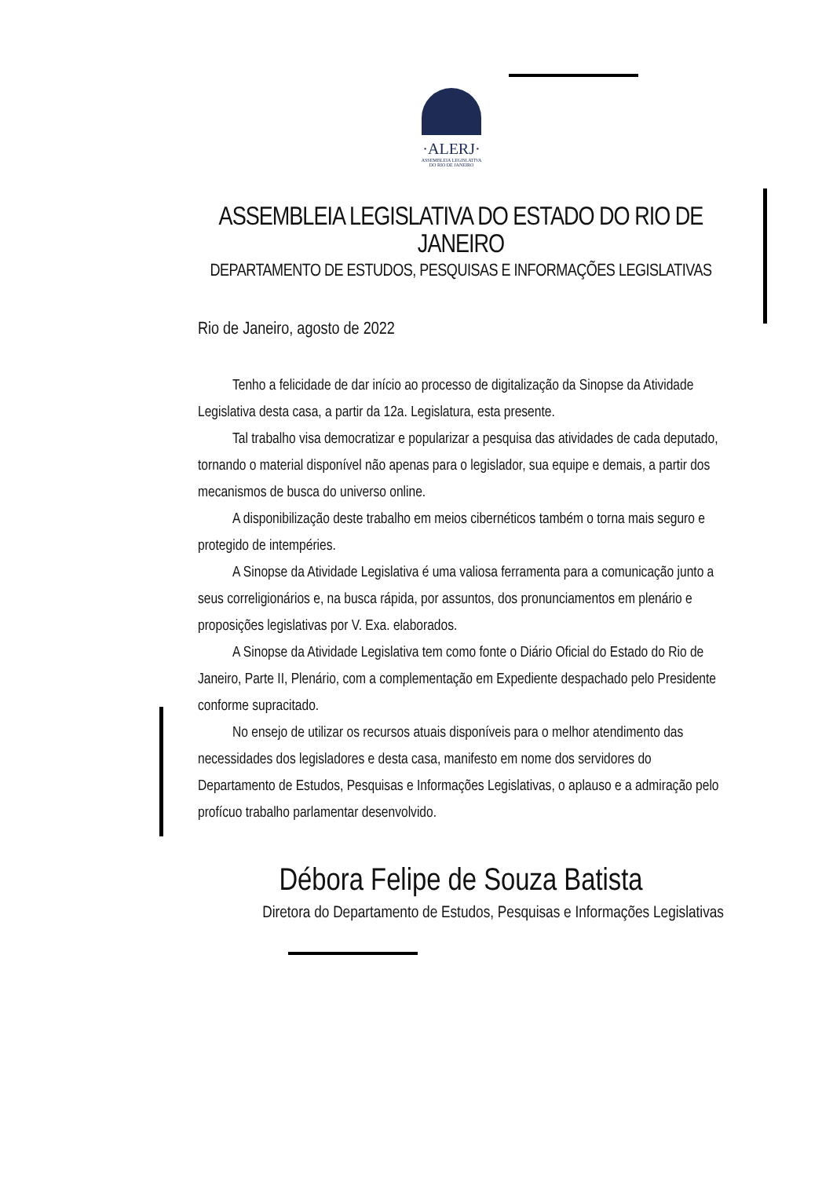·ALERJ·
ASSEMBLEIA LEGISLATIVA
DO RIO DE JANEIRO
ASSEMBLEIA LEGISLATIVA DO ESTADO DO RIO DE JANEIRO
DEPARTAMENTO DE ESTUDOS, PESQUISAS E INFORMAÇÕES LEGISLATIVAS
Rio de Janeiro, agosto de 2022
Tenho a felicidade de dar início ao processo de digitalização da Sinopse da Atividade Legislativa desta casa, a partir da 12a. Legislatura, esta presente.
Tal trabalho visa democratizar e popularizar a pesquisa das atividades de cada deputado, tornando o material disponível não apenas para o legislador, sua equipe e demais, a partir dos mecanismos de busca do universo online.
A disponibilização deste trabalho em meios cibernéticos também o torna mais seguro e protegido de intempéries.
A Sinopse da Atividade Legislativa é uma valiosa ferramenta para a comunicação junto a seus correligionários e, na busca rápida, por assuntos, dos pronunciamentos em plenário e proposições legislativas por V. Exa. elaborados.
A Sinopse da Atividade Legislativa tem como fonte o Diário Oficial do Estado do Rio de Janeiro, Parte II, Plenário, com a complementação em Expediente despachado pelo Presidente conforme supracitado.
No ensejo de utilizar os recursos atuais disponíveis para o melhor atendimento das necessidades dos legisladores e desta casa, manifesto em nome dos servidores do Departamento de Estudos, Pesquisas e Informações Legislativas, o aplauso e a admiração pelo profícuo trabalho parlamentar desenvolvido.
Débora Felipe de Souza Batista
Diretora do Departamento de Estudos, Pesquisas e Informações Legislativas